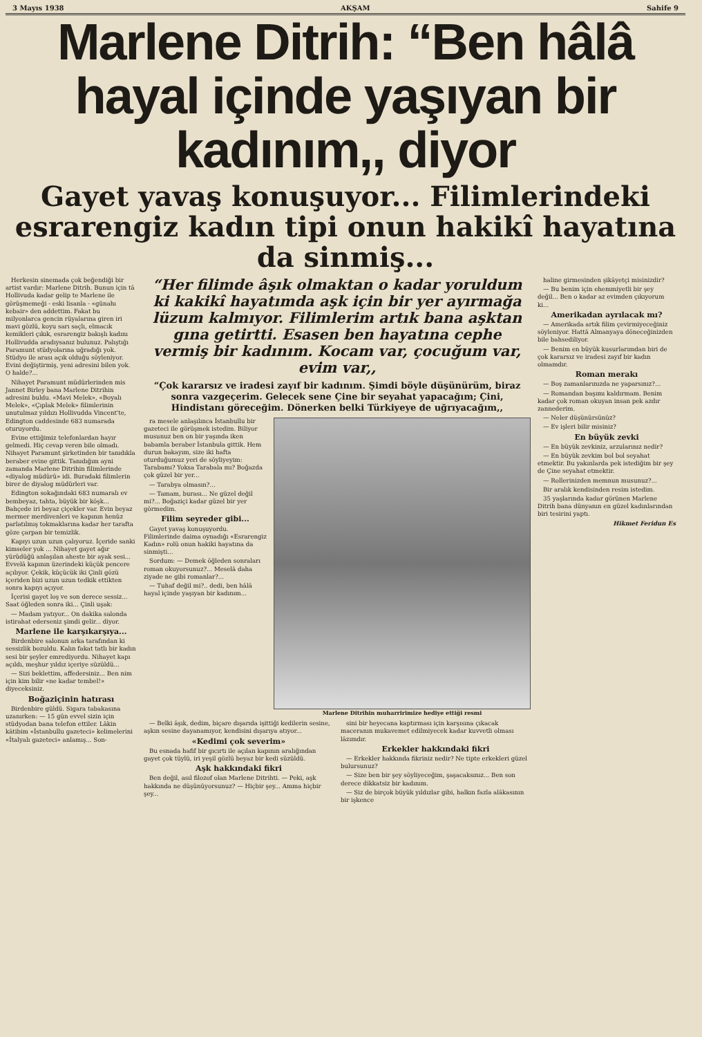3 Mayıs 1938 AKŞAM Sahife 9
Marlene Ditrih: “Ben hâlâ hayal içinde yaşıyan bir kadınım,, diyor
Gayet yavaş konuşuyor... Filimlerindeki esrarengiz kadın tipi onun hakikî hayatına da sinmiş...
Herkesin sinemada çok beğendiği bir artist vardır: Marlene Ditrih. Bunun için tâ Hollivuda kadar gelip te Marlene ile görüşmemeği - eski lisanla - «günahı kebair» den addettim. Fakat bu milyonlarca gencin rüyalarına giren iri mavi gözlü, koyu sarı saçlı, elmacık kemikleri çıkık, esrarengiz bakışlı kadını Hollivudda aradıysanız bulunuz. Palıştığı Paramunt stüdyolarına uğradığı yok. Stüdyo ile arası açık olduğu söyleniyor. Evini değiştirmiş, yeni adresini bilen yok. O halde?...
Nihayet Paramunt müdürlerinden mis Jannet Birley bana Marlene Ditrihin adresini buldu. «Mavi Melek», «Boyalı Melek», «Çıplak Melek» filimlerinin unutulmaz yıldızı Hollivudda Vincent'te, Edington caddesinde 683 numarada oturuyordu.
Evine ettiğimiz telefonlardan hayır gelmedi. Hiç cevap veren bile olmadı. Nihayet Paramunt şirketinden bir tanıdıkla beraber evine gittik. Tanıdığım ayni zamanda Marlene Ditrihin filimlerinde «diyalog müdürü» idi. Buradaki filimlerin birer de diyalog müdürleri var.
Edington sokağındaki 683 numaralı ev bembeyaz, tahta, büyük bir köşk... Bahçede iri beyaz çiçekler var. Evin beyaz mermer merdivenleri ve kapının henüz parlatılmış tokmaklarına kadar her tarafta göze çarpan bir temizlik.
Kapıyı uzun uzun çalıyoruz. İçeride sanki kimseler yok ... Nihayet gayet ağır yürüdüğü anlaşılan aheste bir ayak sesi... Evvelâ kapının üzerindeki küçük pencere açılıyor. Çekik, küçücük iki Çinli gözü içeriden bizi uzun uzun tedkik ettikten sonra kapıyı açıyor.
İçerisi gayet loş ve son derece sessiz... Saat öğleden sonra iki... Çinli uşak:
— Madam yatıyor... On dakika salonda istirahat ederseniz şimdi gelir... diyor.
Marlene ile karşıkarşıya...
Birdenbire salonun arka tarafından ki sessizlik bozuldu. Kalın fakat tatlı bir kadın sesi bir şeyler emrediyordu. Nihayet kapı açıldı, meşhur yıldız içeriye süzüldü...
— Sizi beklettim, affedersiniz... Ben nim için kim bilir «ne kadar tembel!» diyeceksiniz.
Boğaziçinin hatırası
Birdenbire güldü. Sigara tabakasına uzanırken: — 15 gün evvel sizin için stüdyodan bana telefon ettiler. Lâkin kâtibim «İstanbullu gazeteci» kelimelerini «İtalyalı gazeteci» anlamış... Son-
“Her filimde âşık olmaktan o kadar yoruldum ki kakikî hayatımda aşk için bir yer ayırmağa lüzum kalmıyor. Filimlerim artık bana aşktan gına getirtti. Esasen ben hayatına cephe vermiş bir kadınım. Kocam var, çocuğum var, evim var,,
“Çok kararsız ve iradesi zayıf bir kadınım. Şimdi böyle düşünürüm, biraz sonra vazgeçerim. Gelecek sene Çine bir seyahat yapacağım; Çini, Hindistanı göreceğim. Dönerken belki Türkiyeye de uğrıyacağım,,
ra mesele anlaşılınca İstanbullu bir gazeteci ile görüşmek istedim. Biliyor musunuz ben on bir yaşında iken babamla beraber İstanbula gittik. Hem durun bakayım, size iki hafta oturduğumuz yeri de söyliyeyim: Tarabamı? Yoksa Tarabala mı? Boğazda çok güzel bir yer...
— Tarabya olmasın?...
— Tamam, burası... Ne güzel değil mi?... Boğaziçi kadar güzel bir yer görmedim.
Filim seyreder gibi...
Gayet yavaş konuşuyordu. Filimlerinde daima oynadığı «Esrarengiz Kadın» rolü onun hakiki hayatına da sinmişti...
Sordum: — Demek öğleden sonraları roman okuyorsunuz?... Meselâ daha ziyade ne gibi romanlar?...
— Tuhaf değil mi?.. dedi, ben hâlâ hayal içinde yaşıyan bir kadınım...
Marlene Ditrihin muharririmize hediye ettiği resmi
— Belki âşık, dedim, biçare dışarıda işittiği kedilerin sesine, aşkın sesine dayanamıyor, kendisini dışarıya atıyor...
«Kedimi çok severim»
Bu esnada hafif bir gıcırtı ile açılan kapının aralığından gayet çok tüylü, iri yeşil gözlü beyaz bir kedi süzüldü.
Aşk hakkındaki fikri
Ben değil, asıl filozof olan Marlene Ditrihti. — Peki, aşk hakkında ne düşünüyorsunuz? — Hiçbir şey... Amma hiçbir şey...
sini bir heyecana kaptırması için karşısına çıkacak maceranın mukavemet edilmiyecek kadar kuvvetli olması lâzımdır.
Erkekler hakkındaki fikri
— Erkekler hakkında fikriniz nedir? Ne tipte erkekleri güzel bulursunuz?
— Size ben bir şey söyliyeceğim, şaşacaksınız... Ben son derece dikkatsiz bir kadınım.
— Siz de birçok büyük yıldızlar gibi, halkın fazla alâkasının bir işkence
haline girmesinden şikâyetçi misinizdir?
— Bu benim için ehemmiyetli bir şey değil... Ben o kadar az evimden çıkıyorum ki...
Amerikadan ayrılacak mı?
— Amerikada artık filim çevirmiyeceğiniz söyleniyor. Hattâ Almanyaya döneceğinizden bile bahsediliyor.
— Benim en büyük kusurlarımdan biri de çok kararsız ve iradesi zayıf bir kadın olmamdır.
Roman merakı
— Boş zamanlarınızda ne yaparsınız?...
— Romandan başımı kaldırmam. Benim kadar çok roman okuyan insan pek azdır zannederim.
— Neler düşünürsünüz?
— Ev işleri bilir misiniz?
En büyük zevki
— En büyük zevkiniz, arzularınız nedir?
— En büyük zevkim bol bol seyahat etmektir. Bu yakınlarda pek istediğim bir şey de Çine seyahat etmektir.
— Rollerinizden memnun musunuz?...
Bir aralık kendisinden resim istedim.
35 yaşlarında kadar görünen Marlene Ditrih bana dünyanın en güzel kadınlarından biri tesirini yaptı.
Hikmet Feridun Es